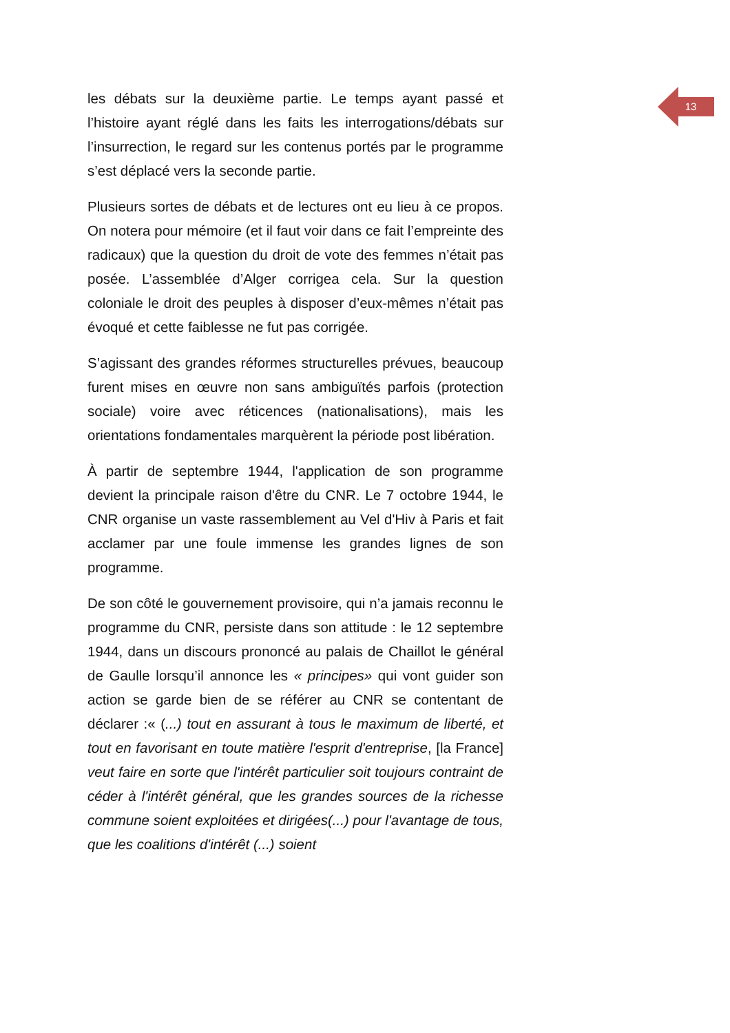13
les débats sur la deuxième partie. Le temps ayant passé et l’histoire ayant réglé dans les faits les interrogations/débats sur l’insurrection, le regard sur les contenus portés par le programme s’est déplacé vers la seconde partie.
Plusieurs sortes de débats et de lectures ont eu lieu à ce propos. On notera pour mémoire (et il faut voir dans ce fait l’empreinte des radicaux) que la question du droit de vote des femmes n’était pas posée. L’assemblée d’Alger corrigea cela. Sur la question coloniale le droit des peuples à disposer d’eux-mêmes n’était pas évoqué et cette faiblesse ne fut pas corrigée.
S’agissant des grandes réformes structurelles prévues, beaucoup furent mises en œuvre non sans ambiguïtés parfois (protection sociale) voire avec réticences (nationalisations), mais les orientations fondamentales marquèrent la période post libération.
À partir de septembre 1944, l'application de son programme devient la principale raison d'être du CNR. Le 7 octobre 1944, le CNR organise un vaste rassemblement au Vel d'Hiv à Paris et fait acclamer par une foule immense les grandes lignes de son programme.
De son côté le gouvernement provisoire, qui n’a jamais reconnu le programme du CNR, persiste dans son attitude : le 12 septembre 1944, dans un discours prononcé au palais de Chaillot le général de Gaulle lorsqu’il annonce les « principes» qui vont guider son action se garde bien de se référer au CNR se contentant de déclarer :« (...) tout en assurant à tous le maximum de liberté, et tout en favorisant en toute matière l'esprit d'entreprise, [la France] veut faire en sorte que l'intérêt particulier soit toujours contraint de céder à l'intérêt général, que les grandes sources de la richesse commune soient exploitées et dirigées(...) pour l'avantage de tous, que les coalitions d'intérêt (...) soient